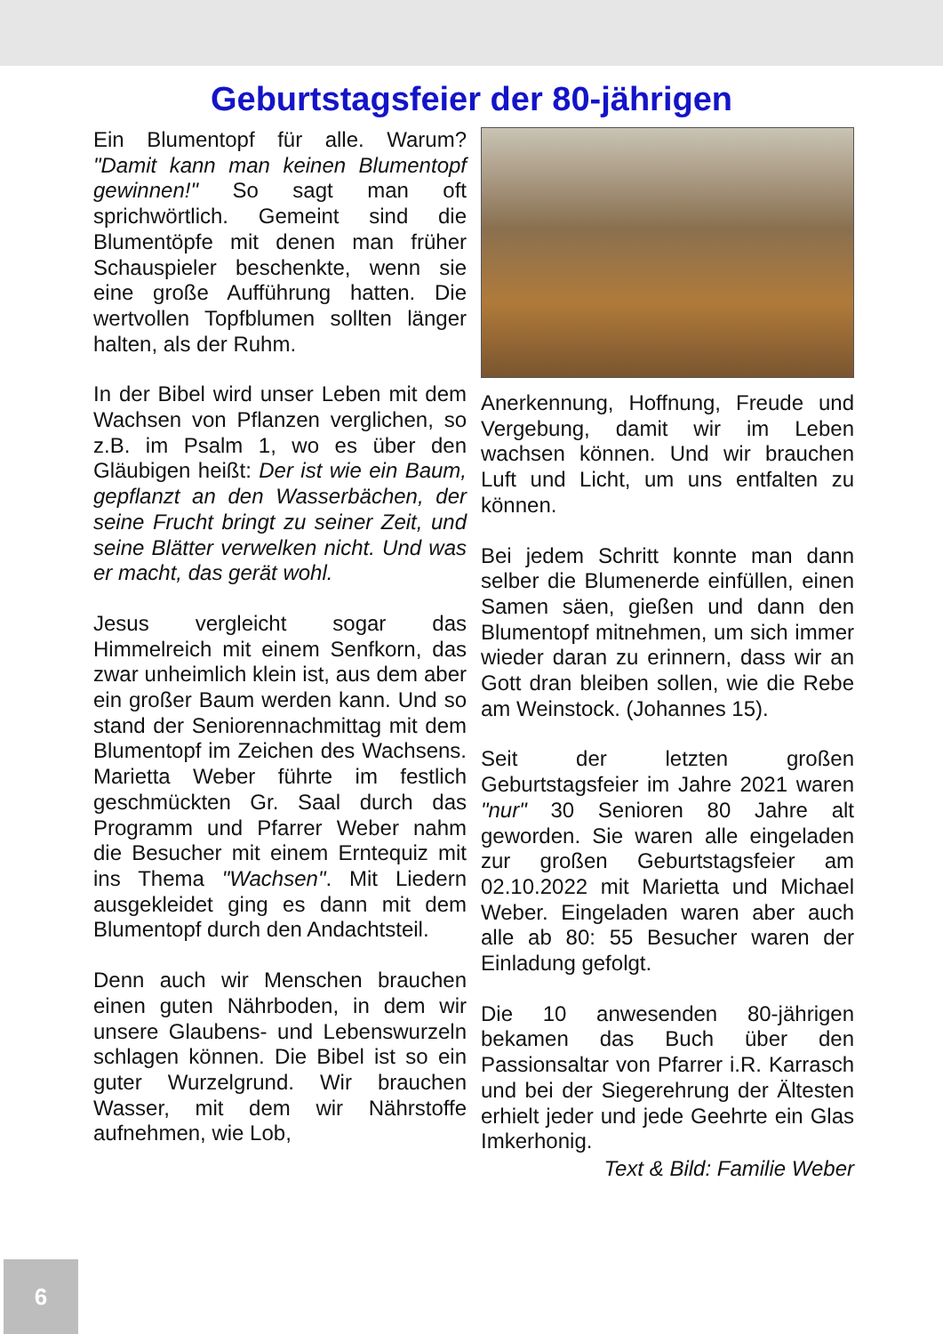Geburtstagsfeier der 80-jährigen
Ein Blumentopf für alle. Warum? "Damit kann man keinen Blumentopf gewinnen!" So sagt man oft sprichwörtlich. Gemeint sind die Blumentöpfe mit denen man früher Schauspieler beschenkte, wenn sie eine große Aufführung hatten. Die wertvollen Topfblumen sollten länger halten, als der Ruhm.
In der Bibel wird unser Leben mit dem Wachsen von Pflanzen verglichen, so z.B. im Psalm 1, wo es über den Gläubigen heißt: Der ist wie ein Baum, gepflanzt an den Wasserbächen, der seine Frucht bringt zu seiner Zeit, und seine Blätter verwelken nicht. Und was er macht, das gerät wohl.
Jesus vergleicht sogar das Himmelreich mit einem Senfkorn, das zwar unheimlich klein ist, aus dem aber ein großer Baum werden kann. Und so stand der Seniorennachmittag mit dem Blumentopf im Zeichen des Wachsens. Marietta Weber führte im festlich geschmückten Gr. Saal durch das Programm und Pfarrer Weber nahm die Besucher mit einem Erntequiz mit ins Thema "Wachsen". Mit Liedern ausgekleidet ging es dann mit dem Blumentopf durch den Andachtsteil.
Denn auch wir Menschen brauchen einen guten Nährboden, in dem wir unsere Glaubens- und Lebenswurzeln schlagen können. Die Bibel ist so ein guter Wurzelgrund. Wir brauchen Wasser, mit dem wir Nährstoffe aufnehmen, wie Lob,
Anerkennung, Hoffnung, Freude und Vergebung, damit wir im Leben wachsen können. Und wir brauchen Luft und Licht, um uns entfalten zu können.
Bei jedem Schritt konnte man dann selber die Blumenerde einfüllen, einen Samen säen, gießen und dann den Blumentopf mitnehmen, um sich immer wieder daran zu erinnern, dass wir an Gott dran bleiben sollen, wie die Rebe am Weinstock. (Johannes 15).
Seit der letzten großen Geburtstagsfeier im Jahre 2021 waren "nur" 30 Senioren 80 Jahre alt geworden. Sie waren alle eingeladen zur großen Geburtstagsfeier am 02.10.2022 mit Marietta und Michael Weber. Eingeladen waren aber auch alle ab 80: 55 Besucher waren der Einladung gefolgt.
Die 10 anwesenden 80-jährigen bekamen das Buch über den Passionsaltar von Pfarrer i.R. Karrasch und bei der Siegerehrung der Ältesten erhielt jeder und jede Geehrte ein Glas Imkerhonig.
Text & Bild: Familie Weber
6